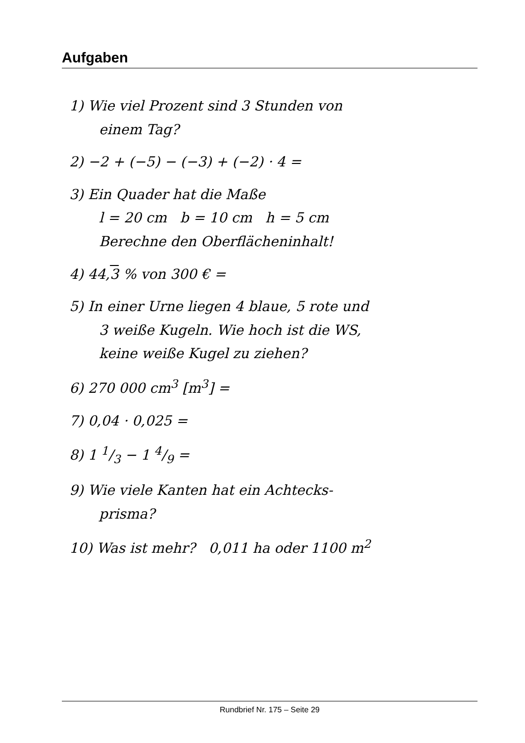Aufgaben
1) Wie viel Prozent sind 3 Stunden von
einem Tag?
2) −2 + (−5) − (−3) + (−2) · 4 =
3) Ein Quader hat die Maße
l = 20 cm b = 10 cm h = 5 cm
Berechne den Oberflächeninhalt!
4) 44,3 % von 300 € =
5) In einer Urne liegen 4 blaue, 5 rote und
3 weiße Kugeln. Wie hoch ist die WS,
keine weiße Kugel zu ziehen?
6) 270 000 cm<sup>3</sup> [m<sup>3</sup>] =
7) 0,04 · 0,025 =
8) 1 1/3 − 1 4/9 =
9) Wie viele Kanten hat ein Achtecks-
prisma?
10) Was ist mehr? 0,011 ha oder 1100 m<sup>2</sup>
Rundbrief Nr. 175 – Seite 29